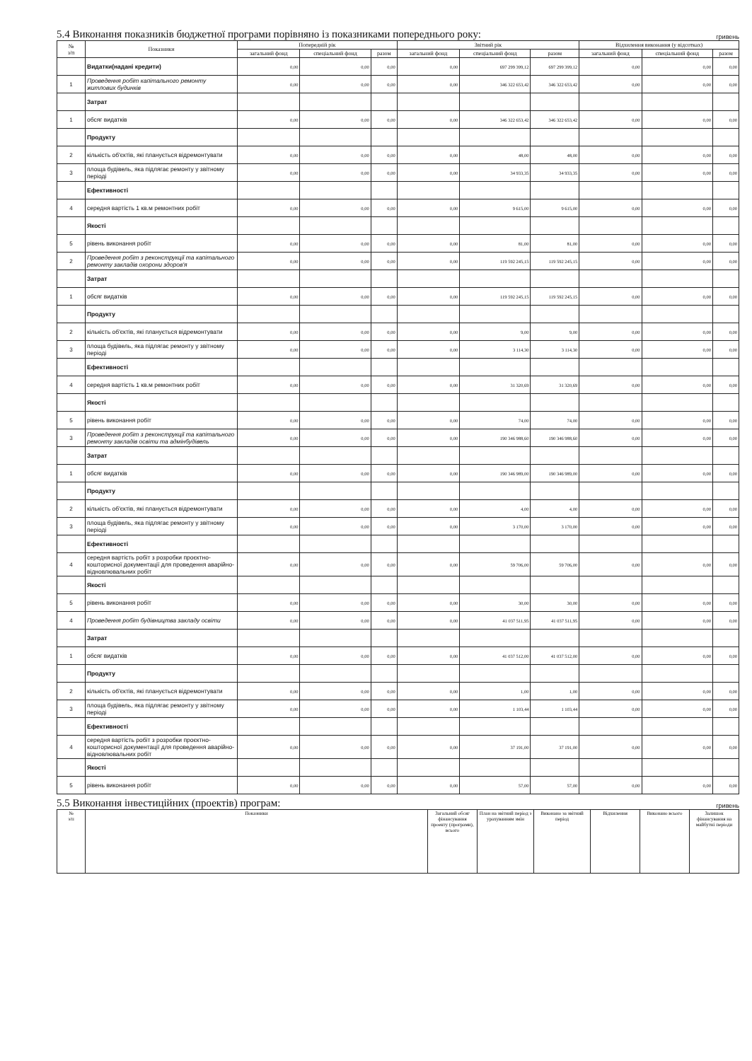5.4 Виконання показників бюджетної програми порівняно із показниками попереднього року: гривень
| № з/п | Показники | Попередній рік | | | Звітний рік | | | Відхилення виконання (у відсотках) | | |
| --- | --- | --- | --- | --- | --- | --- | --- | --- | --- | --- |
| | | загальний фонд | спеціальний фонд | разом | загальний фонд | спеціальний фонд | разом | загальний фонд | спеціальний фонд | разом |
| | Видатки(надані кредити) | 0,00 | 0,00 | 0,00 | 0,00 | 697 299 399,12 | 697 299 399,12 | 0,00 | 0,00 | 0,00 |
| 1 | Проведення робіт капітального ремонту житлових будинків | 0,00 | 0,00 | 0,00 | 0,00 | 346 322 653,42 | 346 322 653,42 | 0,00 | 0,00 | 0,00 |
| | Затрат | | | | | | | | | |
| 1 | обсяг видатків | 0,00 | 0,00 | 0,00 | 0,00 | 346 322 653,42 | 346 322 653,42 | 0,00 | 0,00 | 0,00 |
| | Продукту | | | | | | | | | |
| 2 | кількість об'єктів, які планується відремонтувати | 0,00 | 0,00 | 0,00 | 0,00 | 48,00 | 48,00 | 0,00 | 0,00 | 0,00 |
| 3 | площа будівель, яка підлягає ремонту у звітному періоді | 0,00 | 0,00 | 0,00 | 0,00 | 34 933,35 | 34 933,35 | 0,00 | 0,00 | 0,00 |
| | Ефективності | | | | | | | | | |
| 4 | середня вартість 1 кв.м ремонтних робіт | 0,00 | 0,00 | 0,00 | 0,00 | 9 615,00 | 9 615,00 | 0,00 | 0,00 | 0,00 |
| | Якості | | | | | | | | | |
| 5 | рівень виконання робіт | 0,00 | 0,00 | 0,00 | 0,00 | 81,00 | 81,00 | 0,00 | 0,00 | 0,00 |
| 2 | Проведення робіт з реконструкції та капітального ремонту закладів охорони здоров'я | 0,00 | 0,00 | 0,00 | 0,00 | 119 592 245,15 | 119 592 245,15 | 0,00 | 0,00 | 0,00 |
| | Затрат | | | | | | | | | |
| 1 | обсяг видатків | 0,00 | 0,00 | 0,00 | 0,00 | 119 592 245,15 | 119 592 245,15 | 0,00 | 0,00 | 0,00 |
| | Продукту | | | | | | | | | |
| 2 | кількість об'єктів, які планується відремонтувати | 0,00 | 0,00 | 0,00 | 0,00 | 9,00 | 9,00 | 0,00 | 0,00 | 0,00 |
| 3 | площа будівель, яка підлягає ремонту у звітному періоді | 0,00 | 0,00 | 0,00 | 0,00 | 3 114,30 | 3 114,30 | 0,00 | 0,00 | 0,00 |
| | Ефективності | | | | | | | | | |
| 4 | середня вартість 1 кв.м ремонтних робіт | 0,00 | 0,00 | 0,00 | 0,00 | 31 320,69 | 31 320,69 | 0,00 | 0,00 | 0,00 |
| | Якості | | | | | | | | | |
| 5 | рівень виконання робіт | 0,00 | 0,00 | 0,00 | 0,00 | 74,00 | 74,00 | 0,00 | 0,00 | 0,00 |
| 3 | Проведення робіт з реконструкції та капітального ремонту закладів освіти та адмінбудівель | 0,00 | 0,00 | 0,00 | 0,00 | 190 346 988,60 | 190 346 988,60 | 0,00 | 0,00 | 0,00 |
| | Затрат | | | | | | | | | |
| 1 | обсяг видатків | 0,00 | 0,00 | 0,00 | 0,00 | 190 346 989,00 | 190 346 989,00 | 0,00 | 0,00 | 0,00 |
| | Продукту | | | | | | | | | |
| 2 | кількість об'єктів, які планується відремонтувати | 0,00 | 0,00 | 0,00 | 0,00 | 4,00 | 4,00 | 0,00 | 0,00 | 0,00 |
| 3 | площа будівель, яка підлягає ремонту у звітному періоді | 0,00 | 0,00 | 0,00 | 0,00 | 3 170,00 | 3 170,00 | 0,00 | 0,00 | 0,00 |
| | Ефективності | | | | | | | | | |
| 4 | середня вартість робіт з розробки проєктно-кошторисної документації для проведення аварійно-відновлювальних робіт | 0,00 | 0,00 | 0,00 | 0,00 | 59 706,00 | 59 706,00 | 0,00 | 0,00 | 0,00 |
| | Якості | | | | | | | | | |
| 5 | рівень виконання робіт | 0,00 | 0,00 | 0,00 | 0,00 | 30,00 | 30,00 | 0,00 | 0,00 | 0,00 |
| 4 | Проведення робіт будівництва закладу освіти | 0,00 | 0,00 | 0,00 | 0,00 | 41 037 511,95 | 41 037 511,95 | 0,00 | 0,00 | 0,00 |
| | Затрат | | | | | | | | | |
| 1 | обсяг видатків | 0,00 | 0,00 | 0,00 | 0,00 | 41 037 512,00 | 41 037 512,00 | 0,00 | 0,00 | 0,00 |
| | Продукту | | | | | | | | | |
| 2 | кількість об'єктів, які планується відремонтувати | 0,00 | 0,00 | 0,00 | 0,00 | 1,00 | 1,00 | 0,00 | 0,00 | 0,00 |
| 3 | площа будівель, яка підлягає ремонту у звітному періоді | 0,00 | 0,00 | 0,00 | 0,00 | 1 103,44 | 1 103,44 | 0,00 | 0,00 | 0,00 |
| | Ефективності | | | | | | | | | |
| 4 | середня вартість робіт з розробки проєктно-кошторисної документації для проведення аварійно-відновлювальних робіт | 0,00 | 0,00 | 0,00 | 0,00 | 37 191,00 | 37 191,00 | 0,00 | 0,00 | 0,00 |
| | Якості | | | | | | | | | |
| 5 | рівень виконання робіт | 0,00 | 0,00 | 0,00 | 0,00 | 57,00 | 57,00 | 0,00 | 0,00 | 0,00 |
5.5 Виконання інвестиційних (проектів) програм: гривень
| № з/п | Показники | Загальний обсяг фінансування проекту (програми), всього | План на звітний період з урахуванням змін | Виконано за звітний період | Відхилення | Виконано всього | Залишок фінансування на майбутні періоди |
| --- | --- | --- | --- | --- | --- | --- | --- |